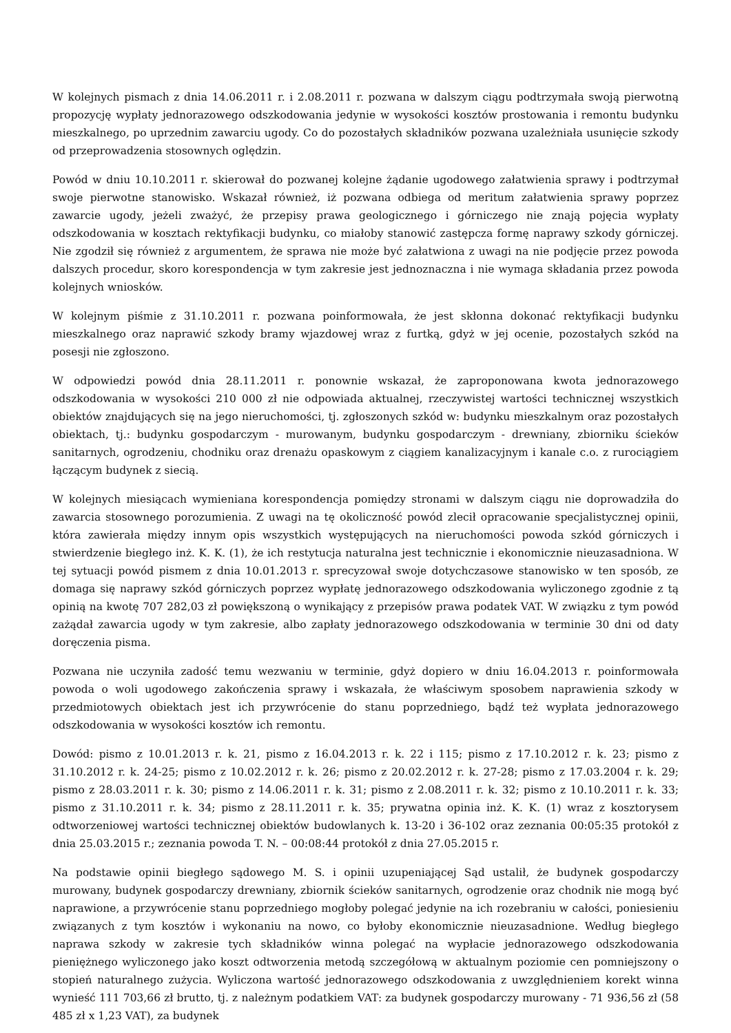W kolejnych pismach z dnia 14.06.2011 r. i 2.08.2011 r. pozwana w dalszym ciągu podtrzymała swoją pierwotną propozycję wypłaty jednorazowego odszkodowania jedynie w wysokości kosztów prostowania i remontu budynku mieszkalnego, po uprzednim zawarciu ugody. Co do pozostałych składników pozwana uzależniała usunięcie szkody od przeprowadzenia stosownych oględzin.
Powód w dniu 10.10.2011 r. skierował do pozwanej kolejne żądanie ugodowego załatwienia sprawy i podtrzymał swoje pierwotne stanowisko. Wskazał również, iż pozwana odbiega od meritum załatwienia sprawy poprzez zawarcie ugody, jeżeli zważyć, że przepisy prawa geologicznego i górniczego nie znają pojęcia wypłaty odszkodowania w kosztach rektyfikacji budynku, co miałoby stanowić zastępcza formę naprawy szkody górniczej. Nie zgodził się również z argumentem, że sprawa nie może być załatwiona z uwagi na nie podjęcie przez powoda dalszych procedur, skoro korespondencja w tym zakresie jest jednoznaczna i nie wymaga składania przez powoda kolejnych wniosków.
W kolejnym piśmie z 31.10.2011 r. pozwana poinformowała, że jest skłonna dokonać rektyfikacji budynku mieszkalnego oraz naprawić szkody bramy wjazdowej wraz z furtką, gdyż w jej ocenie, pozostałych szkód na posesji nie zgłoszono.
W odpowiedzi powód dnia 28.11.2011 r. ponownie wskazał, że zaproponowana kwota jednorazowego odszkodowania w wysokości 210 000 zł nie odpowiada aktualnej, rzeczywistej wartości technicznej wszystkich obiektów znajdujących się na jego nieruchomości, tj. zgłoszonych szkód w: budynku mieszkalnym oraz pozostałych obiektach, tj.: budynku gospodarczym - murowanym, budynku gospodarczym - drewniany, zbiorniku ścieków sanitarnych, ogrodzeniu, chodniku oraz drenażu opaskowym z ciągiem kanalizacyjnym i kanale c.o. z rurociągiem łączącym budynek z siecią.
W kolejnych miesiącach wymieniana korespondencja pomiędzy stronami w dalszym ciągu nie doprowadziła do zawarcia stosownego porozumienia. Z uwagi na tę okoliczność powód zlecił opracowanie specjalistycznej opinii, która zawierała między innym opis wszystkich występujących na nieruchomości powoda szkód górniczych i stwierdzenie biegłego inż. K. K. (1), że ich restytucja naturalna jest technicznie i ekonomicznie nieuzasadniona. W tej sytuacji powód pismem z dnia 10.01.2013 r. sprecyzował swoje dotychczasowe stanowisko w ten sposób, ze domaga się naprawy szkód górniczych poprzez wypłatę jednorazowego odszkodowania wyliczonego zgodnie z tą opinią na kwotę 707 282,03 zł powiększoną o wynikający z przepisów prawa podatek VAT. W związku z tym powód zażądał zawarcia ugody w tym zakresie, albo zapłaty jednorazowego odszkodowania w terminie 30 dni od daty doręczenia pisma.
Pozwana nie uczyniła zadość temu wezwaniu w terminie, gdyż dopiero w dniu 16.04.2013 r. poinformowała powoda o woli ugodowego zakończenia sprawy i wskazała, że właściwym sposobem naprawienia szkody w przedmiotowych obiektach jest ich przywrócenie do stanu poprzedniego, bądź też wypłata jednorazowego odszkodowania w wysokości kosztów ich remontu.
Dowód: pismo z 10.01.2013 r. k. 21, pismo z 16.04.2013 r. k. 22 i 115; pismo z 17.10.2012 r. k. 23; pismo z 31.10.2012 r. k. 24-25; pismo z 10.02.2012 r. k. 26; pismo z 20.02.2012 r. k. 27-28; pismo z 17.03.2004 r. k. 29; pismo z 28.03.2011 r. k. 30; pismo z 14.06.2011 r. k. 31; pismo z 2.08.2011 r. k. 32; pismo z 10.10.2011 r. k. 33; pismo z 31.10.2011 r. k. 34; pismo z 28.11.2011 r. k. 35; prywatna opinia inż. K. K. (1) wraz z kosztorysem odtworzeniowej wartości technicznej obiektów budowlanych k. 13-20 i 36-102 oraz zeznania 00:05:35 protokół z dnia 25.03.2015 r.; zeznania powoda T. N. – 00:08:44 protokół z dnia 27.05.2015 r.
Na podstawie opinii biegłego sądowego M. S. i opinii uzupeniającej Sąd ustalił, że budynek gospodarczy murowany, budynek gospodarczy drewniany, zbiornik ścieków sanitarnych, ogrodzenie oraz chodnik nie mogą być naprawione, a przywrócenie stanu poprzedniego mogłoby polegać jedynie na ich rozebraniu w całości, poniesieniu związanych z tym kosztów i wykonaniu na nowo, co byłoby ekonomicznie nieuzasadnione. Według biegłego naprawa szkody w zakresie tych składników winna polegać na wypłacie jednorazowego odszkodowania pieniężnego wyliczonego jako koszt odtworzenia metodą szczegółową w aktualnym poziomie cen pomniejszony o stopień naturalnego zużycia. Wyliczona wartość jednorazowego odszkodowania z uwzględnieniem korekt winna wynieść 111 703,66 zł brutto, tj. z należnym podatkiem VAT: za budynek gospodarczy murowany - 71 936,56 zł (58 485 zł x 1,23 VAT), za budynek